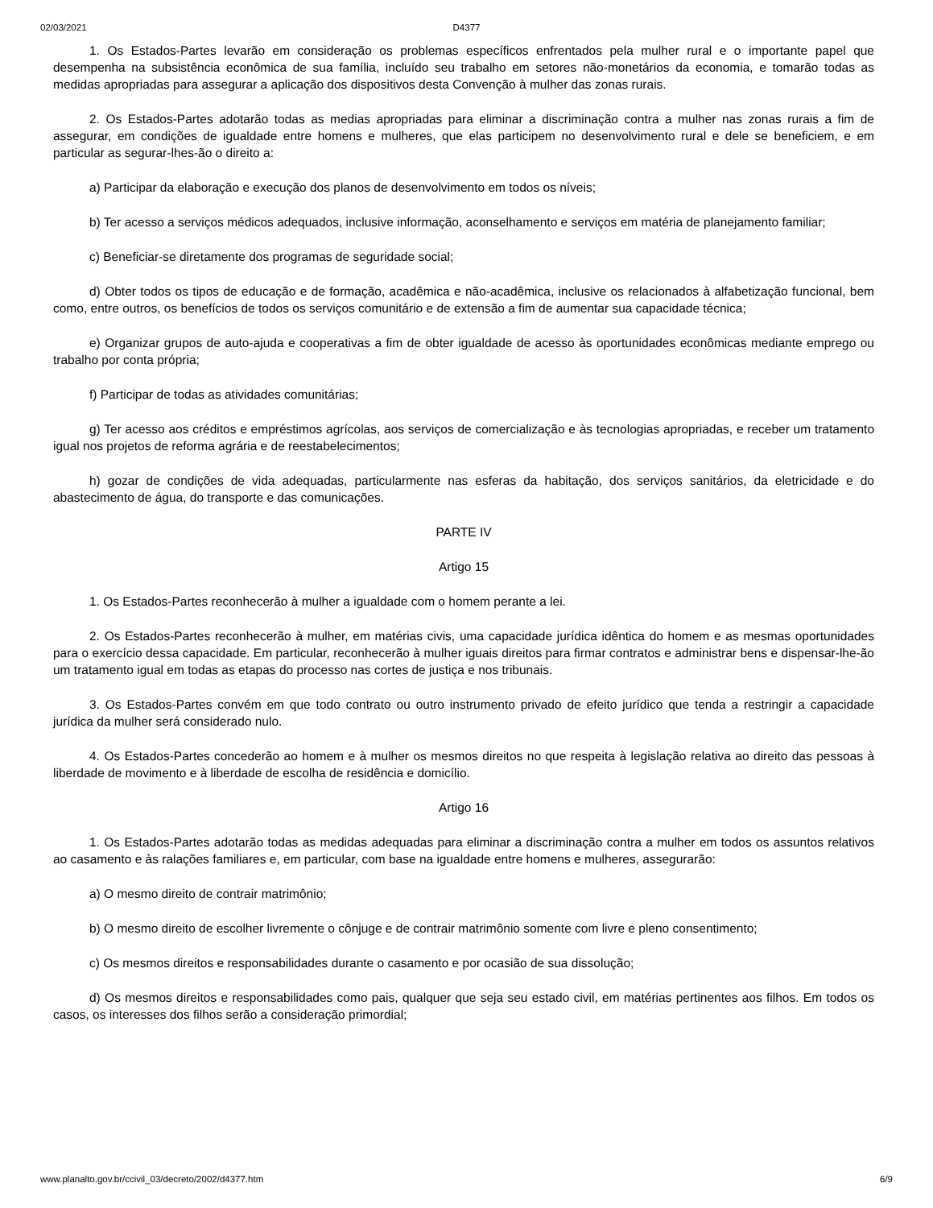02/03/2021 D4377
1. Os Estados-Partes levarão em consideração os problemas específicos enfrentados pela mulher rural e o importante papel que desempenha na subsistência econômica de sua família, incluído seu trabalho em setores não-monetários da economia, e tomarão todas as medidas apropriadas para assegurar a aplicação dos dispositivos desta Convenção à mulher das zonas rurais.
2. Os Estados-Partes adotarão todas as medias apropriadas para eliminar a discriminação contra a mulher nas zonas rurais a fim de assegurar, em condições de igualdade entre homens e mulheres, que elas participem no desenvolvimento rural e dele se beneficiem, e em particular as segurar-lhes-ão o direito a:
a) Participar da elaboração e execução dos planos de desenvolvimento em todos os níveis;
b) Ter acesso a serviços médicos adequados, inclusive informação, aconselhamento e serviços em matéria de planejamento familiar;
c) Beneficiar-se diretamente dos programas de seguridade social;
d) Obter todos os tipos de educação e de formação, acadêmica e não-acadêmica, inclusive os relacionados à alfabetização funcional, bem como, entre outros, os benefícios de todos os serviços comunitário e de extensão a fim de aumentar sua capacidade técnica;
e) Organizar grupos de auto-ajuda e cooperativas a fim de obter igualdade de acesso às oportunidades econômicas mediante emprego ou trabalho por conta própria;
f) Participar de todas as atividades comunitárias;
g) Ter acesso aos créditos e empréstimos agrícolas, aos serviços de comercialização e às tecnologias apropriadas, e receber um tratamento igual nos projetos de reforma agrária e de reestabelecimentos;
h) gozar de condições de vida adequadas, particularmente nas esferas da habitação, dos serviços sanitários, da eletricidade e do abastecimento de água, do transporte e das comunicações.
PARTE IV
Artigo 15
1. Os Estados-Partes reconhecerão à mulher a igualdade com o homem perante a lei.
2. Os Estados-Partes reconhecerão à mulher, em matérias civis, uma capacidade jurídica idêntica do homem e as mesmas oportunidades para o exercício dessa capacidade. Em particular, reconhecerão à mulher iguais direitos para firmar contratos e administrar bens e dispensar-lhe-ão um tratamento igual em todas as etapas do processo nas cortes de justiça e nos tribunais.
3. Os Estados-Partes convém em que todo contrato ou outro instrumento privado de efeito jurídico que tenda a restringir a capacidade jurídica da mulher será considerado nulo.
4. Os Estados-Partes concederão ao homem e à mulher os mesmos direitos no que respeita à legislação relativa ao direito das pessoas à liberdade de movimento e à liberdade de escolha de residência e domicílio.
Artigo 16
1. Os Estados-Partes adotarão todas as medidas adequadas para eliminar a discriminação contra a mulher em todos os assuntos relativos ao casamento e às ralações familiares e, em particular, com base na igualdade entre homens e mulheres, assegurarão:
a) O mesmo direito de contrair matrimônio;
b) O mesmo direito de escolher livremente o cônjuge e de contrair matrimônio somente com livre e pleno consentimento;
c) Os mesmos direitos e responsabilidades durante o casamento e por ocasião de sua dissolução;
d) Os mesmos direitos e responsabilidades como pais, qualquer que seja seu estado civil, em matérias pertinentes aos filhos. Em todos os casos, os interesses dos filhos serão a consideração primordial;
www.planalto.gov.br/ccivil_03/decreto/2002/d4377.htm 6/9